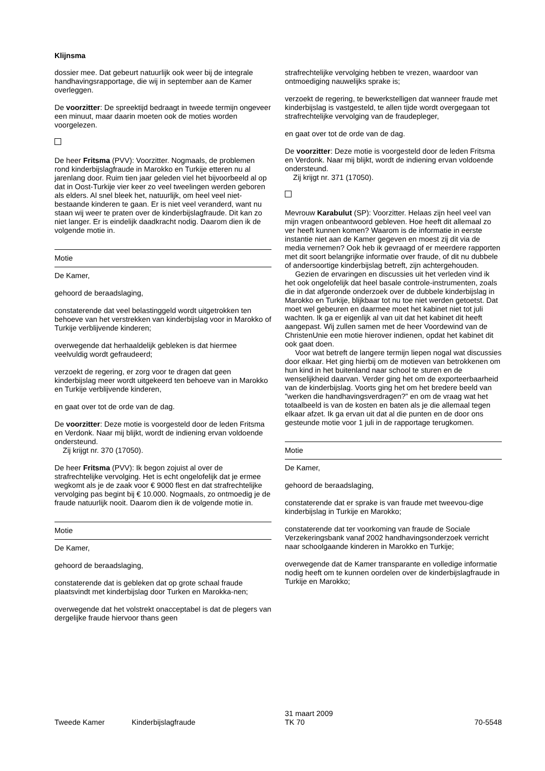Klijnsma
dossier mee. Dat gebeurt natuurlijk ook weer bij de integrale handhavingsrapportage, die wij in september aan de Kamer overleggen.
De voorzitter: De spreektijd bedraagt in tweede termijn ongeveer een minuut, maar daarin moeten ook de moties worden voorgelezen.
De heer Fritsma (PVV): Voorzitter. Nogmaals, de problemen rond kinderbijslagfraude in Marokko en Turkije etteren nu al jarenlang door. Ruim tien jaar geleden viel het bijvoorbeeld al op dat in Oost-Turkije vier keer zo veel tweelingen werden geboren als elders. Al snel bleek het, natuurlijk, om heel veel niet-bestaande kinderen te gaan. Er is niet veel veranderd, want nu staan wij weer te praten over de kinderbijslagfraude. Dit kan zo niet langer. Er is eindelijk daadkracht nodig. Daarom dien ik de volgende motie in.
Motie
De Kamer,
gehoord de beraadslaging,
constaterende dat veel belastinggeld wordt uitgetrokken ten behoeve van het verstrekken van kinderbijslag voor in Marokko of Turkije verblijvende kinderen;
overwegende dat herhaaldelijk gebleken is dat hiermee veelvuldig wordt gefraudeerd;
verzoekt de regering, er zorg voor te dragen dat geen kinderbijslag meer wordt uitgekeerd ten behoeve van in Marokko en Turkije verblijvende kinderen,
en gaat over tot de orde van de dag.
De voorzitter: Deze motie is voorgesteld door de leden Fritsma en Verdonk. Naar mij blijkt, wordt de indiening ervan voldoende ondersteund.
Zij krijgt nr. 370 (17050).
De heer Fritsma (PVV): Ik begon zojuist al over de strafrechtelijke vervolging. Het is echt ongelofelijk dat je ermee wegkomt als je de zaak voor € 9000 flest en dat strafrechtelijke vervolging pas begint bij € 10.000. Nogmaals, zo ontmoedig je de fraude natuurlijk nooit. Daarom dien ik de volgende motie in.
Motie
De Kamer,
gehoord de beraadslaging,
constaterende dat is gebleken dat op grote schaal fraude plaatsvindt met kinderbijslag door Turken en Marokka-nen;
overwegende dat het volstrekt onacceptabel is dat de plegers van dergelijke fraude hiervoor thans geen
strafrechtelijke vervolging hebben te vrezen, waardoor van ontmoediging nauwelijks sprake is;
verzoekt de regering, te bewerkstelligen dat wanneer fraude met kinderbijslag is vastgesteld, te allen tijde wordt overgegaan tot strafrechtelijke vervolging van de fraudepleger,
en gaat over tot de orde van de dag.
De voorzitter: Deze motie is voorgesteld door de leden Fritsma en Verdonk. Naar mij blijkt, wordt de indiening ervan voldoende ondersteund.
Zij krijgt nr. 371 (17050).
Mevrouw Karabulut (SP): Voorzitter. Helaas zijn heel veel van mijn vragen onbeantwoord gebleven. Hoe heeft dit allemaal zo ver heeft kunnen komen? Waarom is de informatie in eerste instantie niet aan de Kamer gegeven en moest zij dit via de media vernemen? Ook heb ik gevraagd of er meerdere rapporten met dit soort belangrijke informatie over fraude, of dit nu dubbele of andersoortige kinderbijslag betreft, zijn achtergehouden.
Gezien de ervaringen en discussies uit het verleden vind ik het ook ongelofelijk dat heel basale controle-instrumenten, zoals die in dat afgeronde onderzoek over de dubbele kinderbijslag in Marokko en Turkije, blijkbaar tot nu toe niet werden getoetst. Dat moet wel gebeuren en daarmee moet het kabinet niet tot juli wachten. Ik ga er eigenlijk al van uit dat het kabinet dit heeft aangepast. Wij zullen samen met de heer Voordewind van de ChristenUnie een motie hierover indienen, opdat het kabinet dit ook gaat doen.
Voor wat betreft de langere termijn liepen nogal wat discussies door elkaar. Het ging hierbij om de motieven van betrokkenen om hun kind in het buitenland naar school te sturen en de wenselijkheid daarvan. Verder ging het om de exporteerbaarheid van de kinderbijslag. Voorts ging het om het bredere beeld van ”werken die handhavingsverdragen?” en om de vraag wat het totaalbeeld is van de kosten en baten als je die allemaal tegen elkaar afzet. Ik ga ervan uit dat al die punten en de door ons gesteunde motie voor 1 juli in de rapportage terugkomen.
Motie
De Kamer,
gehoord de beraadslaging,
constaterende dat er sprake is van fraude met tweevou-dige kinderbijslag in Turkije en Marokko;
constaterende dat ter voorkoming van fraude de Sociale Verzekeringsbank vanaf 2002 handhavingsonderzoek verricht naar schoolgaande kinderen in Marokko en Turkije;
overwegende dat de Kamer transparante en volledige informatie nodig heeft om te kunnen oordelen over de kinderbijslagfraude in Turkije en Marokko;
Tweede Kamer Kinderbijslagfraude
31 maart 2009
TK 70
70-5548